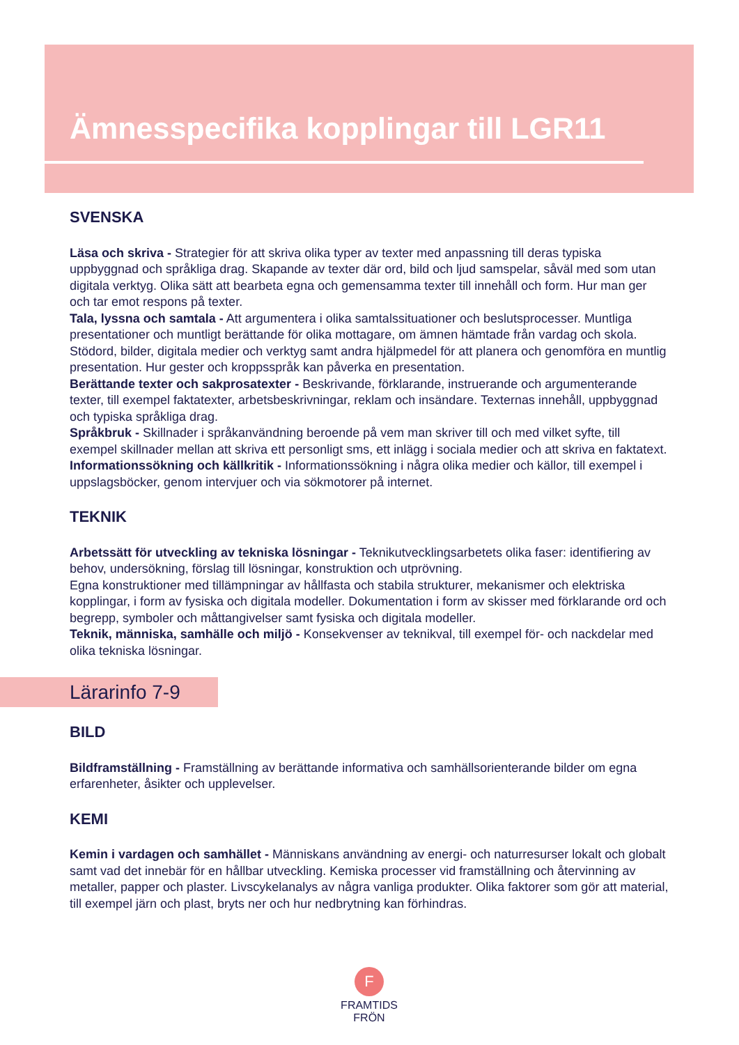Ämnesspecifika kopplingar till LGR11
SVENSKA
Läsa och skriva - Strategier för att skriva olika typer av texter med anpassning till deras typiska uppbyggnad och språkliga drag. Skapande av texter där ord, bild och ljud samspelar, såväl med som utan digitala verktyg. Olika sätt att bearbeta egna och gemensamma texter till innehåll och form. Hur man ger och tar emot respons på texter.
Tala, lyssna och samtala - Att argumentera i olika samtalssituationer och beslutsprocesser. Muntliga presentationer och muntligt berättande för olika mottagare, om ämnen hämtade från vardag och skola. Stödord, bilder, digitala medier och verktyg samt andra hjälpmedel för att planera och genomföra en muntlig presentation. Hur gester och kroppsspråk kan påverka en presentation.
Berättande texter och sakprosatexter - Beskrivande, förklarande, instruerande och argumenterande texter, till exempel faktatexter, arbetsbeskrivningar, reklam och insändare. Texternas innehåll, uppbyggnad och typiska språkliga drag.
Språkbruk - Skillnader i språkanvändning beroende på vem man skriver till och med vilket syfte, till exempel skillnader mellan att skriva ett personligt sms, ett inlägg i sociala medier och att skriva en faktatext.
Informationssökning och källkritik - Informationssökning i några olika medier och källor, till exempel i uppslagsböcker, genom intervjuer och via sökmotorer på internet.
TEKNIK
Arbetssätt för utveckling av tekniska lösningar - Teknikutvecklingsarbetets olika faser: identifiering av behov, undersökning, förslag till lösningar, konstruktion och utprövning.
Egna konstruktioner med tillämpningar av hållfasta och stabila strukturer, mekanismer och elektriska kopplingar, i form av fysiska och digitala modeller. Dokumentation i form av skisser med förklarande ord och begrepp, symboler och måttangivelser samt fysiska och digitala modeller.
Teknik, människa, samhälle och miljö - Konsekvenser av teknikval, till exempel för- och nackdelar med olika tekniska lösningar.
Lärarinfo 7-9
BILD
Bildframställning - Framställning av berättande informativa och samhällsorienterande bilder om egna erfarenheter, åsikter och upplevelser.
KEMI
Kemin i vardagen och samhället - Människans användning av energi- och naturresurser lokalt och globalt samt vad det innebär för en hållbar utveckling. Kemiska processer vid framställning och återvinning av metaller, papper och plaster. Livscykelanalys av några vanliga produkter. Olika faktorer som gör att material, till exempel järn och plast, bryts ner och hur nedbrytning kan förhindras.
F
FRAMTIDS
FRÖN